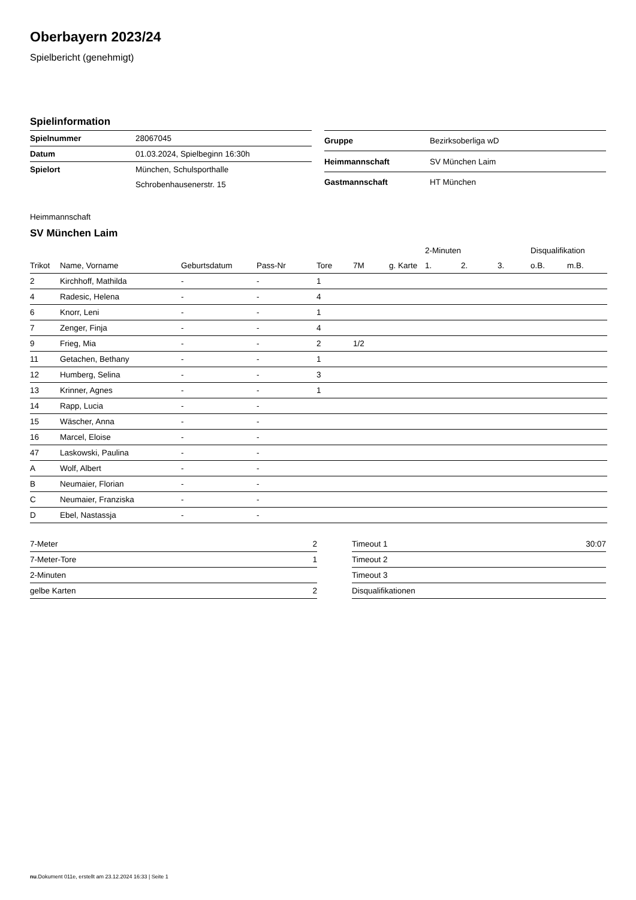Oberbayern 2023/24
Spielbericht (genehmigt)
Spielinformation
| Spielnummer | 28067045 |
| Datum | 01.03.2024, Spielbeginn 16:30h |
| Spielort | München, Schulsporthalle |
| | Schrobenhausenerstr. 15 |
| Gruppe | Bezirksoberliga wD |
| Heimmannschaft | SV München Laim |
| Gastmannschaft | HT München |
Heimmannschaft
SV München Laim
| | | | | | | | 2-Minuten | | | Disqualifikation | |
| --- | --- | --- | --- | --- | --- | --- | --- | --- | --- | --- | --- |
| Trikot | Name, Vorname | Geburtsdatum | Pass-Nr | Tore | 7M | g. Karte | 1. | 2. | 3. | o.B. | m.B. |
| 2 | Kirchhoff, Mathilda | - | - | 1 | | | | | | | |
| 4 | Radesic, Helena | - | - | 4 | | | | | | | |
| 6 | Knorr, Leni | - | - | 1 | | | | | | | |
| 7 | Zenger, Finja | - | - | 4 | | | | | | | |
| 9 | Frieg, Mia | - | - | 2 | 1/2 | | | | | | |
| 11 | Getachen, Bethany | - | - | 1 | | | | | | | |
| 12 | Humberg, Selina | - | - | 3 | | | | | | | |
| 13 | Krinner, Agnes | - | - | 1 | | | | | | | |
| 14 | Rapp, Lucia | - | - | | | | | | | | |
| 15 | Wäscher, Anna | - | - | | | | | | | | |
| 16 | Marcel, Eloise | - | - | | | | | | | | |
| 47 | Laskowski, Paulina | - | - | | | | | | | | |
| A | Wolf, Albert | - | - | | | | | | | | |
| B | Neumaier, Florian | - | - | | | | | | | | |
| C | Neumaier, Franziska | - | - | | | | | | | | |
| D | Ebel, Nastassja | - | - | | | | | | | | |
| 7-Meter | 2 |
| 7-Meter-Tore | 1 |
| 2-Minuten | |
| gelbe Karten | 2 |
| Timeout 1 | 30:07 |
| Timeout 2 | |
| Timeout 3 | |
| Disqualifikationen | |
nu.Dokument 011e, erstellt am 23.12.2024 16:33 | Seite 1